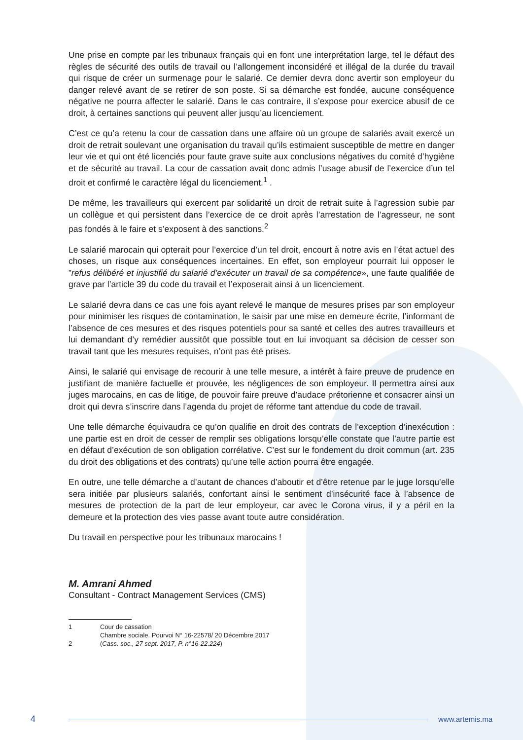Une prise en compte par les tribunaux français qui en font une interprétation large, tel le défaut des règles de sécurité des outils de travail ou l’allongement inconsidéré et illégal de la durée du travail qui risque de créer un surmenage pour le salarié. Ce dernier devra donc avertir son employeur du danger relevé avant de se retirer de son poste. Si sa démarche est fondée, aucune conséquence négative ne pourra affecter le salarié. Dans le cas contraire, il s’expose pour exercice abusif de ce droit, à certaines sanctions qui peuvent aller jusqu’au licenciement.
C’est ce qu’a retenu la cour de cassation dans une affaire où un groupe de salariés avait exercé un droit de retrait soulevant une organisation du travail qu’ils estimaient susceptible de mettre en danger leur vie et qui ont été licenciés pour faute grave suite aux conclusions négatives du comité d’hygiène et de sécurité au travail. La cour de cassation avait donc admis l’usage abusif de l’exercice d’un tel droit et confirmé le caractère légal du licenciement.<sup>1</sup> .
De même, les travailleurs qui exercent par solidarité un droit de retrait suite à l’agression subie par un collègue et qui persistent dans l’exercice de ce droit après l’arrestation de l’agresseur, ne sont pas fondés à le faire et s’exposent à des sanctions.<sup>2</sup>
Le salarié marocain qui opterait pour l’exercice d’un tel droit, encourt à notre avis en l’état actuel des choses, un risque aux conséquences incertaines. En effet, son employeur pourrait lui opposer le ”refus délibéré et injustifié du salarié d’exécuter un travail de sa compétence», une faute qualifiée de grave par l’article 39 du code du travail et l’exposerait ainsi à un licenciement.
Le salarié devra dans ce cas une fois ayant relevé le manque de mesures prises par son employeur pour minimiser les risques de contamination, le saisir par une mise en demeure écrite, l’informant de l’absence de ces mesures et des risques potentiels pour sa santé et celles des autres travailleurs et lui demandant d’y remédier aussitôt que possible tout en lui invoquant sa décision de cesser son travail tant que les mesures requises, n’ont pas été prises.
Ainsi, le salarié qui envisage de recourir à une telle mesure, a intérêt à faire preuve de prudence en justifiant de manière factuelle et prouvée, les négligences de son employeur. Il permettra ainsi aux juges marocains, en cas de litige, de pouvoir faire preuve d’audace prétorienne et consacrer ainsi un droit qui devra s’inscrire dans l’agenda du projet de réforme tant attendue du code de travail.
Une telle démarche équivaudra ce qu’on qualifie en droit des contrats de l’exception d’inexécution : une partie est en droit de cesser de remplir ses obligations lorsqu’elle constate que l’autre partie est en défaut d’exécution de son obligation corrélative. C’est sur le fondement du droit commun (art. 235 du droit des obligations et des contrats) qu’une telle action pourra être engagée.
En outre, une telle démarche a d’autant de chances d’aboutir et d’être retenue par le juge lorsqu’elle sera initiée par plusieurs salariés, confortant ainsi le sentiment d’insécurité face à l’absence de mesures de protection de la part de leur employeur, car avec le Corona virus, il y a péril en la demeure et la protection des vies passe avant toute autre considération.
Du travail en perspective pour les tribunaux marocains !
M. Amrani Ahmed
Consultant - Contract Management Services (CMS)
1 Cour de cassation
Chambre sociale. Pourvoi N° 16-22578/ 20 Décembre 2017
2 (Cass. soc., 27 sept. 2017, P. n°16-22.224)
4 www.artemis.ma